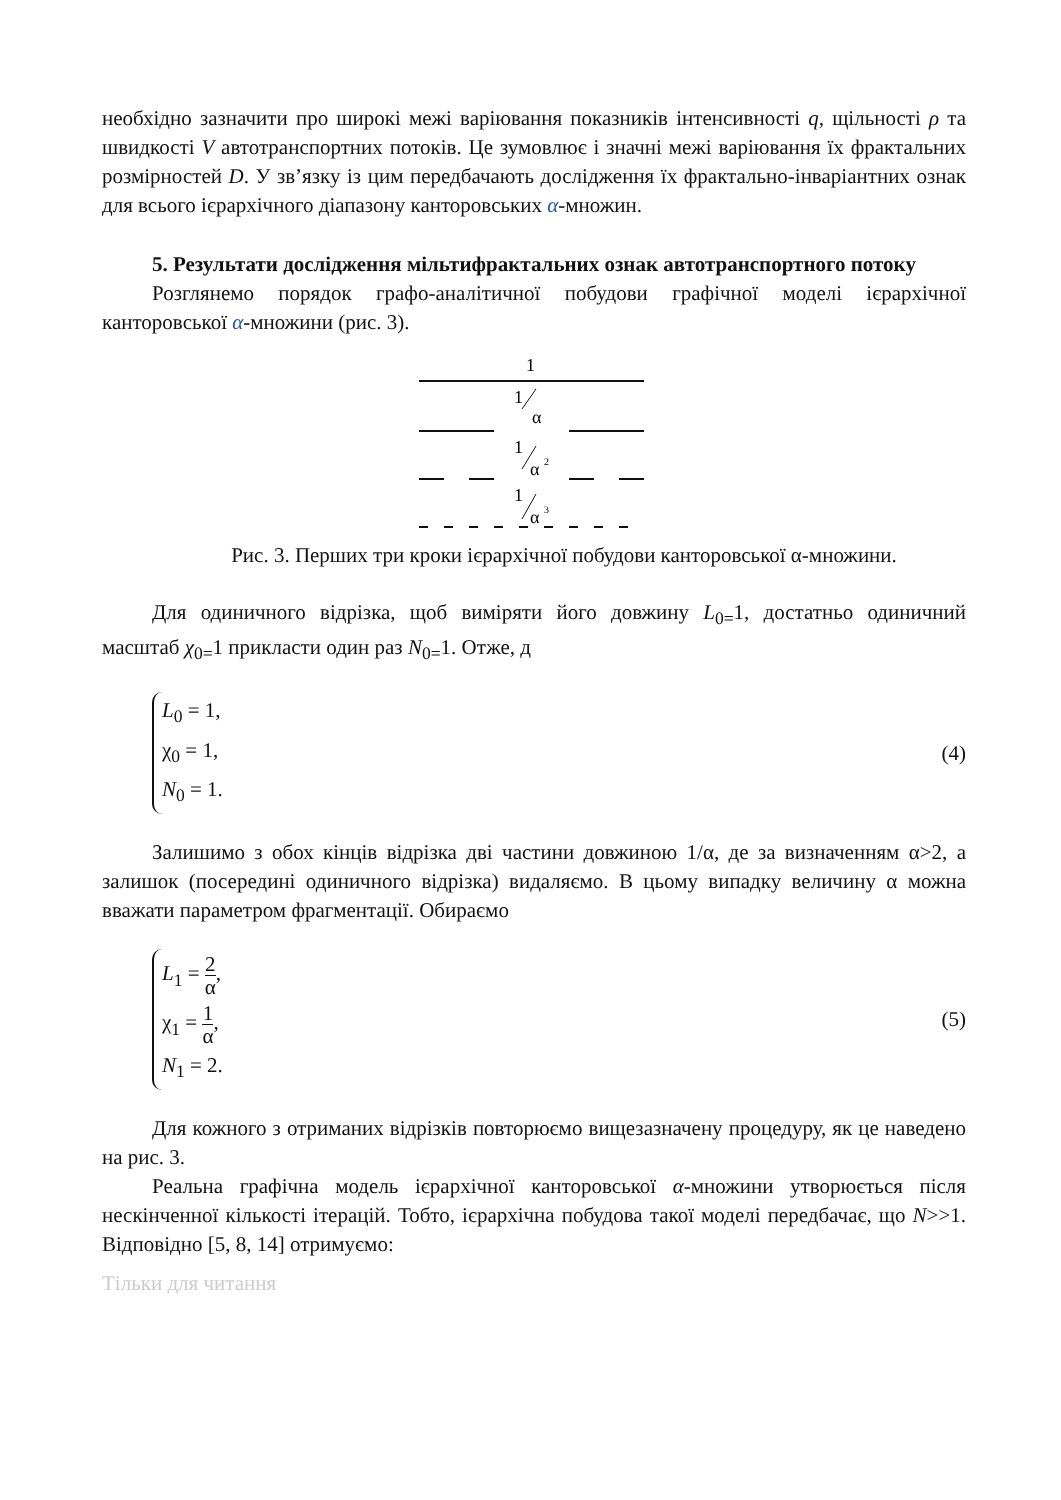необхідно зазначити про широкі межі варіювання показників інтенсивності q, щільності ρ та швидкості V автотранспортних потоків. Це зумовлює і значні межі варіювання їх фрактальних розмірностей D. У зв’язку із цим передбачають дослідження їх фрактально-інваріантних ознак для всього ієрархічного діапазону канторовських α-множин.
5. Результати дослідження мільтифрактальних ознак автотранспортного потоку
Розглянемо порядок графо-аналітичної побудови графічної моделі ієрархічної канторовської α-множини (рис. 3).
1
1
α
1
α
2
1
α
3
Рис. 3. Перших три кроки ієрархічної побудови канторовської α-множини.
Для одиничного відрізка, щоб виміряти його довжину L<sub>0=</sub>1, достатньо одиничний масштаб χ<sub>0=</sub>1 прикласти один раз N<sub>0=</sub>1. Отже, д
L<sub>0</sub> = 1,
χ<sub>0</sub> = 1,
N<sub>0</sub> = 1.
(4)
Залишимо з обох кінців відрізка дві частини довжиною 1/α, де за визначенням α>2, а залишок (посередині одиничного відрізка) видаляємо. В цьому випадку величину α можна вважати параметром фрагментації. Обираємо
L<sub>1</sub> = 2 α,
χ<sub>1</sub> = 1 α,
N<sub>1</sub> = 2.
(5)
Для кожного з отриманих відрізків повторюємо вищезазначену процедуру, як це наведено на рис. 3.
Реальна графічна модель ієрархічної канторовської α-множини утворюється після нескінченної кількості ітерацій. Тобто, ієрархічна побудова такої моделі передбачає, що N>>1. Відповідно [5, 8, 14] отримуємо:
Тільки для читання